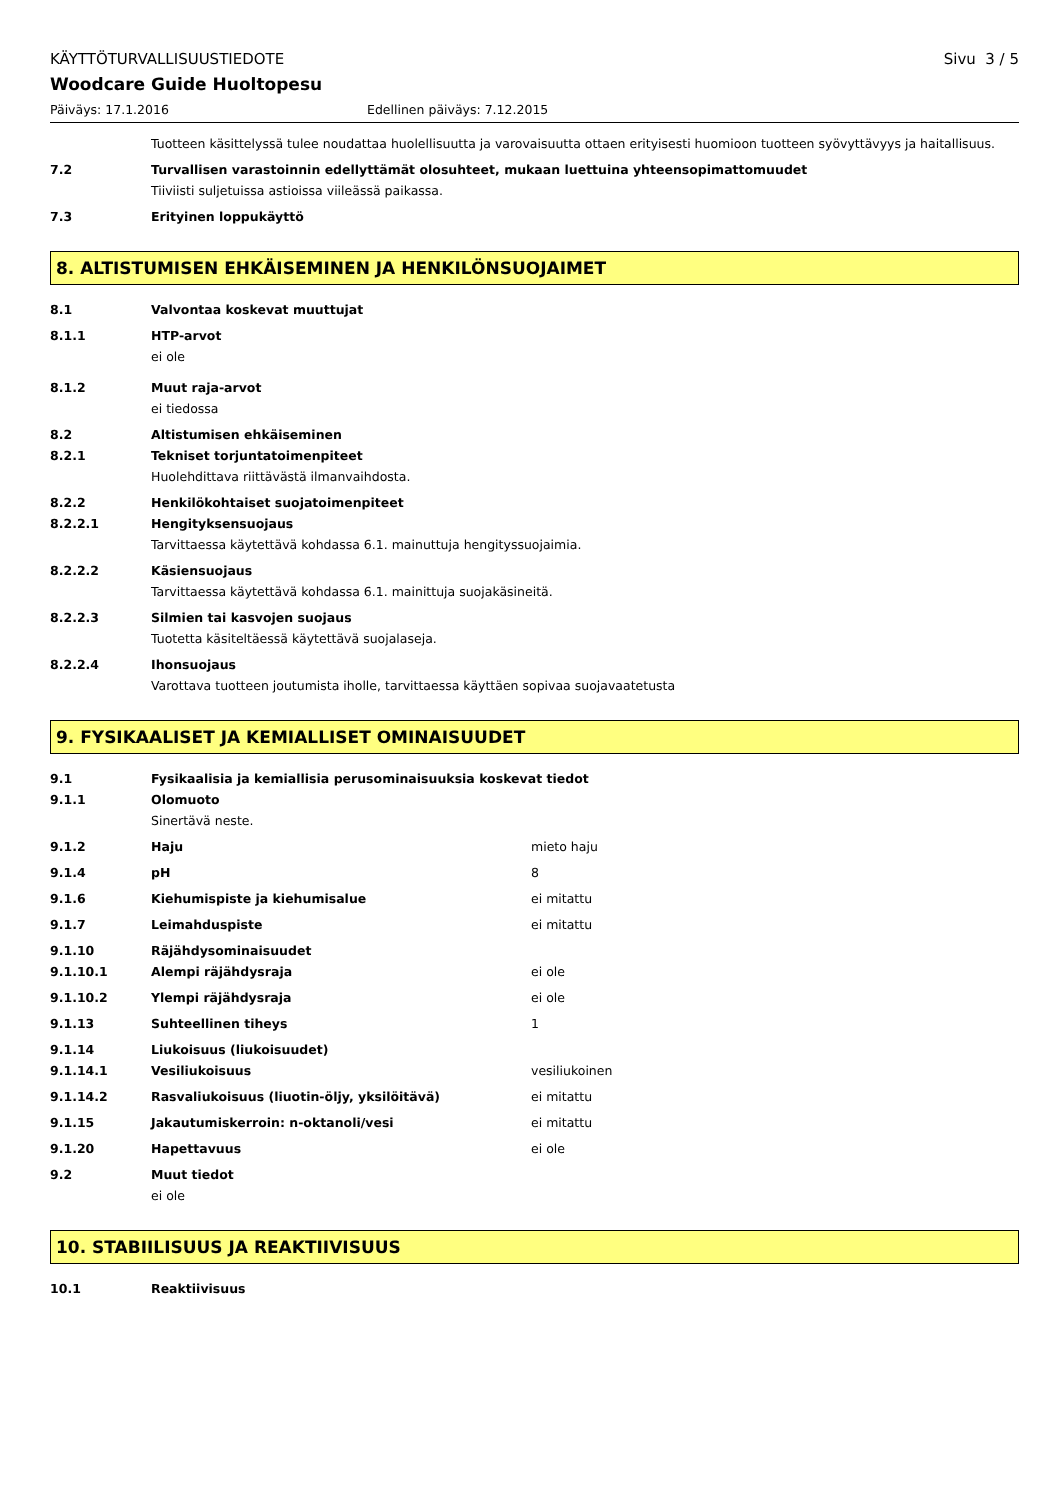KÄYTTÖTURVALLISUUSTIEDOTE Sivu 3 / 5
Woodcare Guide Huoltopesu
Päiväys: 17.1.2016 Edellinen päiväys: 7.12.2015
Tuotteen käsittelyssä tulee noudattaa huolellisuutta ja varovaisuutta ottaen erityisesti huomioon tuotteen syövyttävyys ja haitallisuus.
7.2 Turvallisen varastoinnin edellyttämät olosuhteet, mukaan luettuina yhteensopimattomuudet
Tiiviisti suljetuissa astioissa viileässä paikassa.
7.3 Erityinen loppukäyttö
8. ALTISTUMISEN EHKÄISEMINEN JA HENKILÖNSUOJAIMET
8.1 Valvontaa koskevat muuttujat
8.1.1 HTP-arvot
ei ole
8.1.2 Muut raja-arvot
ei tiedossa
8.2
8.2.1
Altistumisen ehkäiseminen
Tekniset torjuntatoimenpiteet
Huolehdittava riittävästä ilmanvaihdosta.
8.2.2
8.2.2.1
Henkilökohtaiset suojatoimenpiteet
Hengityksensuojaus
Tarvittaessa käytettävä kohdassa 6.1. mainuttuja hengityssuojaimia.
8.2.2.2 Käsiensuojaus
Tarvittaessa käytettävä kohdassa 6.1. mainittuja suojakäsineitä.
8.2.2.3 Silmien tai kasvojen suojaus
Tuotetta käsiteltäessä käytettävä suojalaseja.
8.2.2.4 Ihonsuojaus
Varottava tuotteen joutumista iholle, tarvittaessa käyttäen sopivaa suojavaatetusta
9. FYSIKAALISET JA KEMIALLISET OMINAISUUDET
9.1
9.1.1
Fysikaalisia ja kemiallisia perusominaisuuksia koskevat tiedot
Olomuoto
Sinertävä neste.
9.1.2 Haju mieto haju
9.1.4 pH 8
9.1.6 Kiehumispiste ja kiehumisalue ei mitattu
9.1.7 Leimahduspiste ei mitattu
9.1.10 Räjähdysominaisuudet
9.1.10.1 Alempi räjähdysraja ei ole
9.1.10.2 Ylempi räjähdysraja ei ole
9.1.13 Suhteellinen tiheys 1
9.1.14 Liukoisuus (liukoisuudet)
9.1.14.1 Vesiliukoisuus vesiliukoinen
9.1.14.2 Rasvaliukoisuus (liuotin-öljy, yksilöitävä) ei mitattu
9.1.15 Jakautumiskerroin: n-oktanoli/vesi ei mitattu
9.1.20 Hapettavuus ei ole
9.2 Muut tiedot
ei ole
10. STABIILISUUS JA REAKTIIVISUUS
10.1 Reaktiivisuus